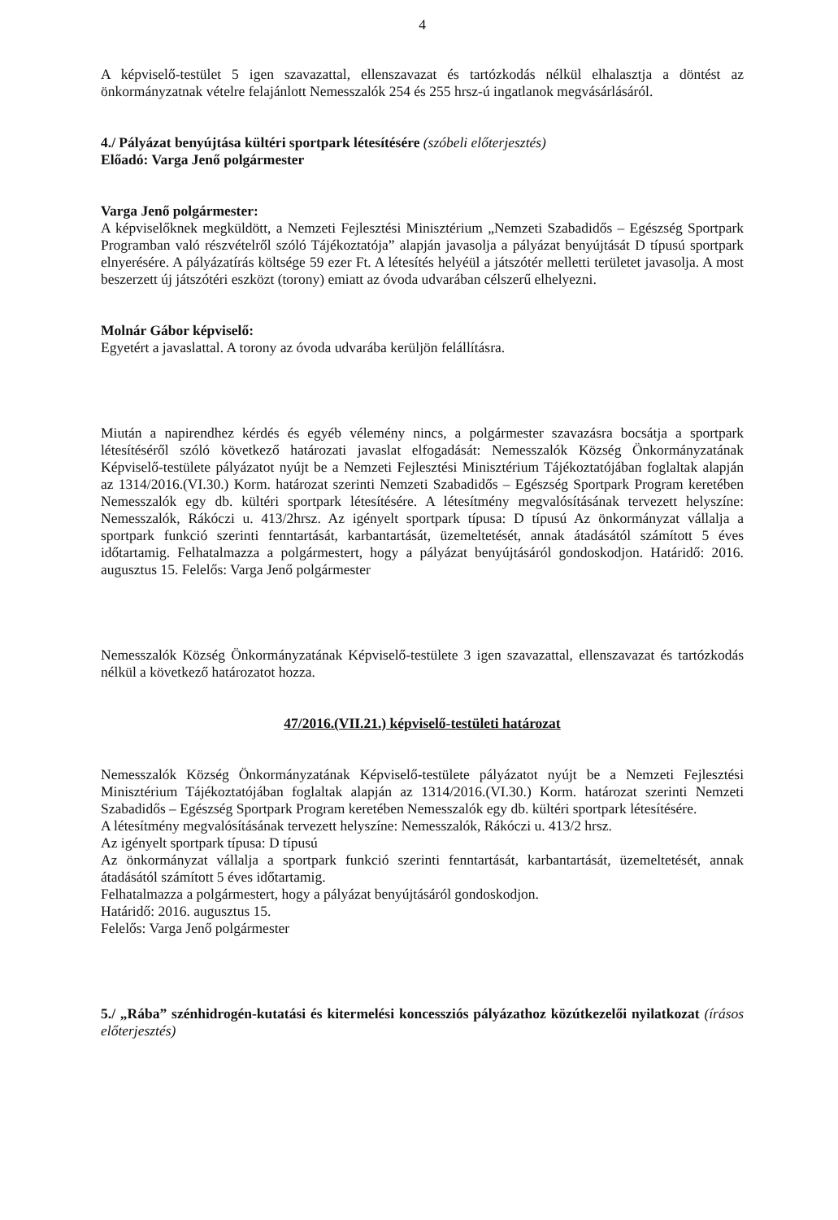4
A képviselő-testület 5 igen szavazattal, ellenszavazat és tartózkodás nélkül elhalasztja a döntést az önkormányzatnak vételre felajánlott Nemesszalók 254 és 255 hrsz-ú ingatlanok megvásárlásáról.
4./ Pályázat benyújtása kültéri sportpark létesítésére (szóbeli előterjesztés)
Előadó: Varga Jenő polgármester
Varga Jenő polgármester:
A képviselőknek megküldött, a Nemzeti Fejlesztési Minisztérium „Nemzeti Szabadidős – Egészség Sportpark Programban való részvételről szóló Tájékoztatója” alapján javasolja a pályázat benyújtását D típusú sportpark elnyerésére. A pályázatírás költsége 59 ezer Ft. A létesítés helyéül a játszótér melletti területet javasolja. A most beszerzett új játszótéri eszközt (torony) emiatt az óvoda udvarában célszerű elhelyezni.
Molnár Gábor képviselő:
Egyetért a javaslattal. A torony az óvoda udvarába kerüljön felállításra.
Miután a napirendhez kérdés és egyéb vélemény nincs, a polgármester szavazásra bocsátja a sportpark létesítéséről szóló következő határozati javaslat elfogadását: Nemesszalók Község Önkormányzatának Képviselő-testülete pályázatot nyújt be a Nemzeti Fejlesztési Minisztérium Tájékoztatójában foglaltak alapján az 1314/2016.(VI.30.) Korm. határozat szerinti Nemzeti Szabadidős – Egészség Sportpark Program keretében Nemesszalók egy db. kültéri sportpark létesítésére. A létesítmény megvalósításának tervezett helyszíne: Nemesszalók, Rákóczi u. 413/2hrsz. Az igényelt sportpark típusa: D típusú Az önkormányzat vállalja a sportpark funkció szerinti fenntartását, karbantartását, üzemeltetését, annak átadásától számított 5 éves időtartamig. Felhatalmazza a polgármestert, hogy a pályázat benyújtásáról gondoskodjon. Határidő: 2016. augusztus 15. Felelős: Varga Jenő polgármester
Nemesszalók Község Önkormányzatának Képviselő-testülete 3 igen szavazattal, ellenszavazat és tartózkodás nélkül a következő határozatot hozza.
47/2016.(VII.21.) képviselő-testületi határozat
Nemesszalók Község Önkormányzatának Képviselő-testülete pályázatot nyújt be a Nemzeti Fejlesztési Minisztérium Tájékoztatójában foglaltak alapján az 1314/2016.(VI.30.) Korm. határozat szerinti Nemzeti Szabadidős – Egészség Sportpark Program keretében Nemesszalók egy db. kültéri sportpark létesítésére.
A létesítmény megvalósításának tervezett helyszíne: Nemesszalók, Rákóczi u. 413/2 hrsz.
Az igényelt sportpark típusa: D típusú
Az önkormányzat vállalja a sportpark funkció szerinti fenntartását, karbantartását, üzemeltetését, annak átadásától számított 5 éves időtartamig.
Felhatalmazza a polgármestert, hogy a pályázat benyújtásáról gondoskodjon.
Határidő: 2016. augusztus 15.
Felelős: Varga Jenő polgármester
5./ „Rába” szénhidrogén-kutatási és kitermelési koncessziós pályázathoz közútkezelői nyilatkozat (írásos előterjesztés)